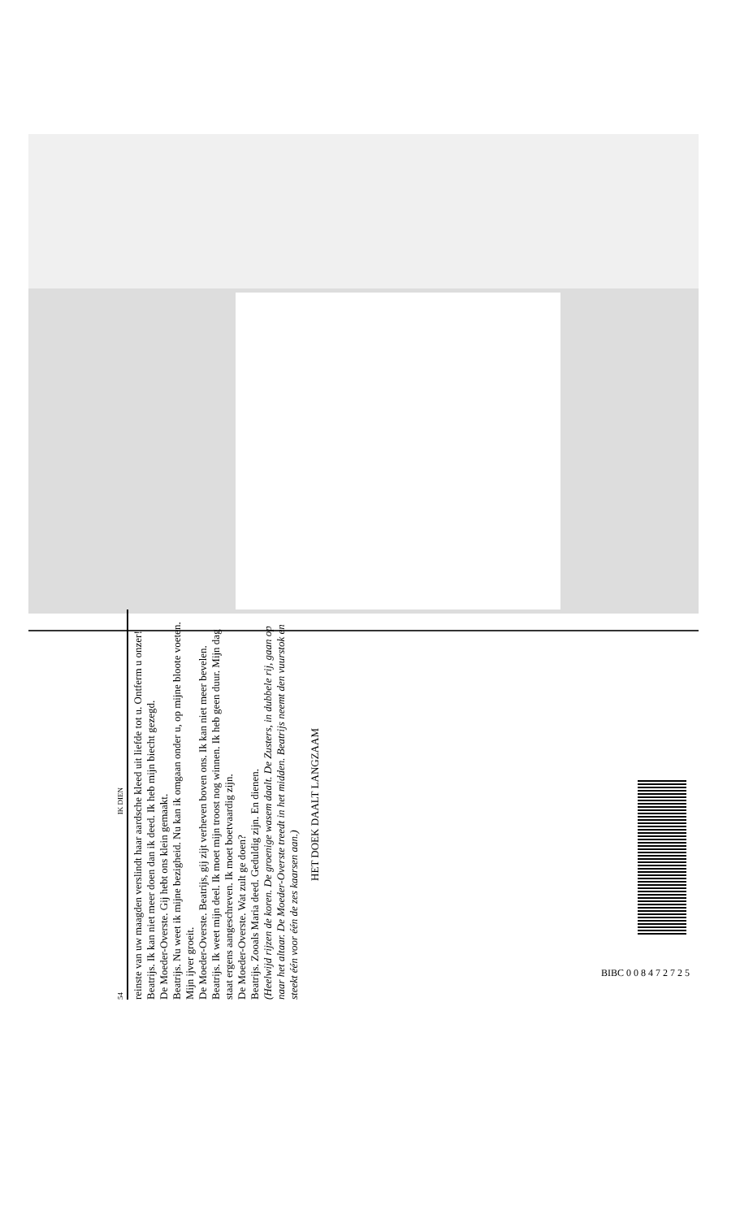54 IK DIEN
reinste van uw maagden verslindt haar aardsche kleed uit liefde tot u. Ontferm u onzer!
Beatrijs. Ik kan niet meer doen dan ik deed. Ik heb mijn biecht gezegd.
De Moeder-Overste. Gij hebt ons klein gemaakt.
Beatrijs. Nu weet ik mijne bezigheid. Nu kan ik omgaan onder u, op mijne bloote voeten. Mijn ijver groeit.
De Moeder-Overste. Beatrijs, gij zijt verheven boven ons. Ik kan niet meer bevelen.
Beatrijs. Ik weet mijn deel. Ik moet mijn troost nog winnen. Ik heb geen duur. Mijn dag staat ergens aangeschreven. Ik moet boetvaardig zijn.
De Moeder-Overste. Wat zult ge doen?
Beatrijs. Zooals Maria deed. Geduldig zijn. En dienen.
(Heelwijd rijzen de koren. De groenige wasem daalt. De Zusters, in dubbele rij, gaan op naar het altaar. De Moeder-Overste treedt in het midden. Beatrijs neemt den vuurstok en steekt één voor één de zes kaarsen aan.)
HET DOEK DAALT LANGZAAM
BIBC 0 0 8 4 7 2 7 2 5